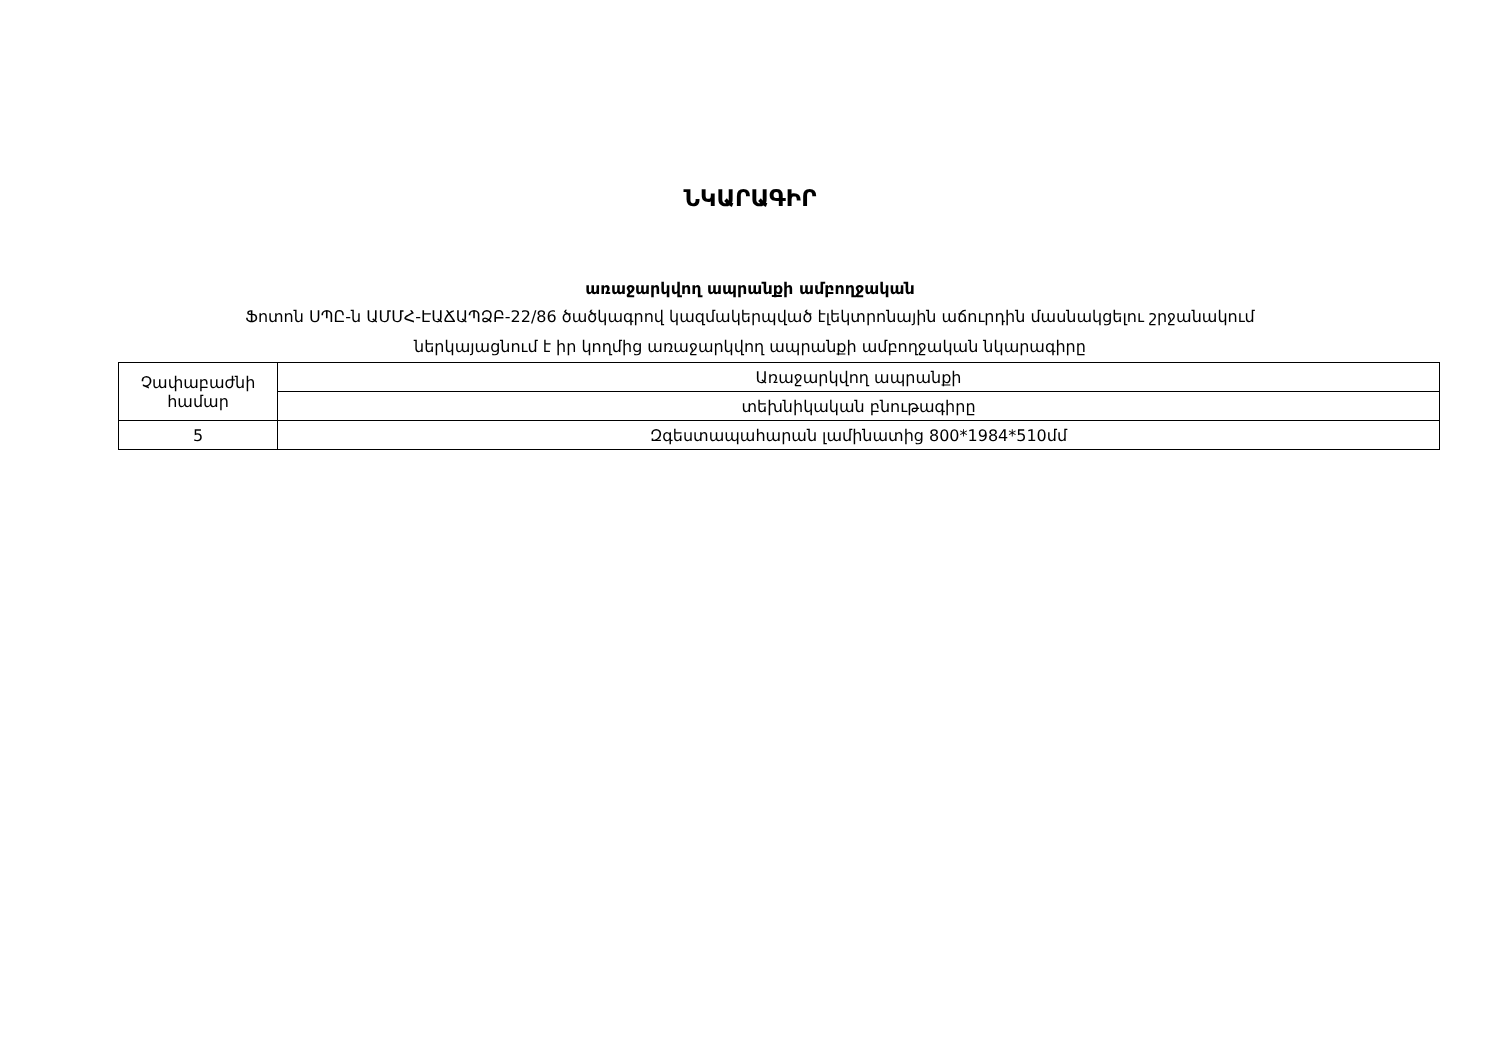ՆԿԱՐԱԳԻՐ
առաջարկվող ապրանքի ամբողջական
Ֆոտոն ՍՊԸ-ն ԱՄՄՀ-ԷԱՃԱՊՁԲ-22/86 ծածկագրով կազմակերպված էլեկտրոնային աճուրդին մասնակցելու շրջանակում
ներկայացնում է իր կողմից առաջարկվող ապրանքի ամբողջական նկարագիրը
| Չափաբաժնի համար | Առաջարկվող ապրանքի |
| | տեխնիկական բնութագիրը |
| 5 | Զգեստապահարան լամինատից 800*1984*510մմ |